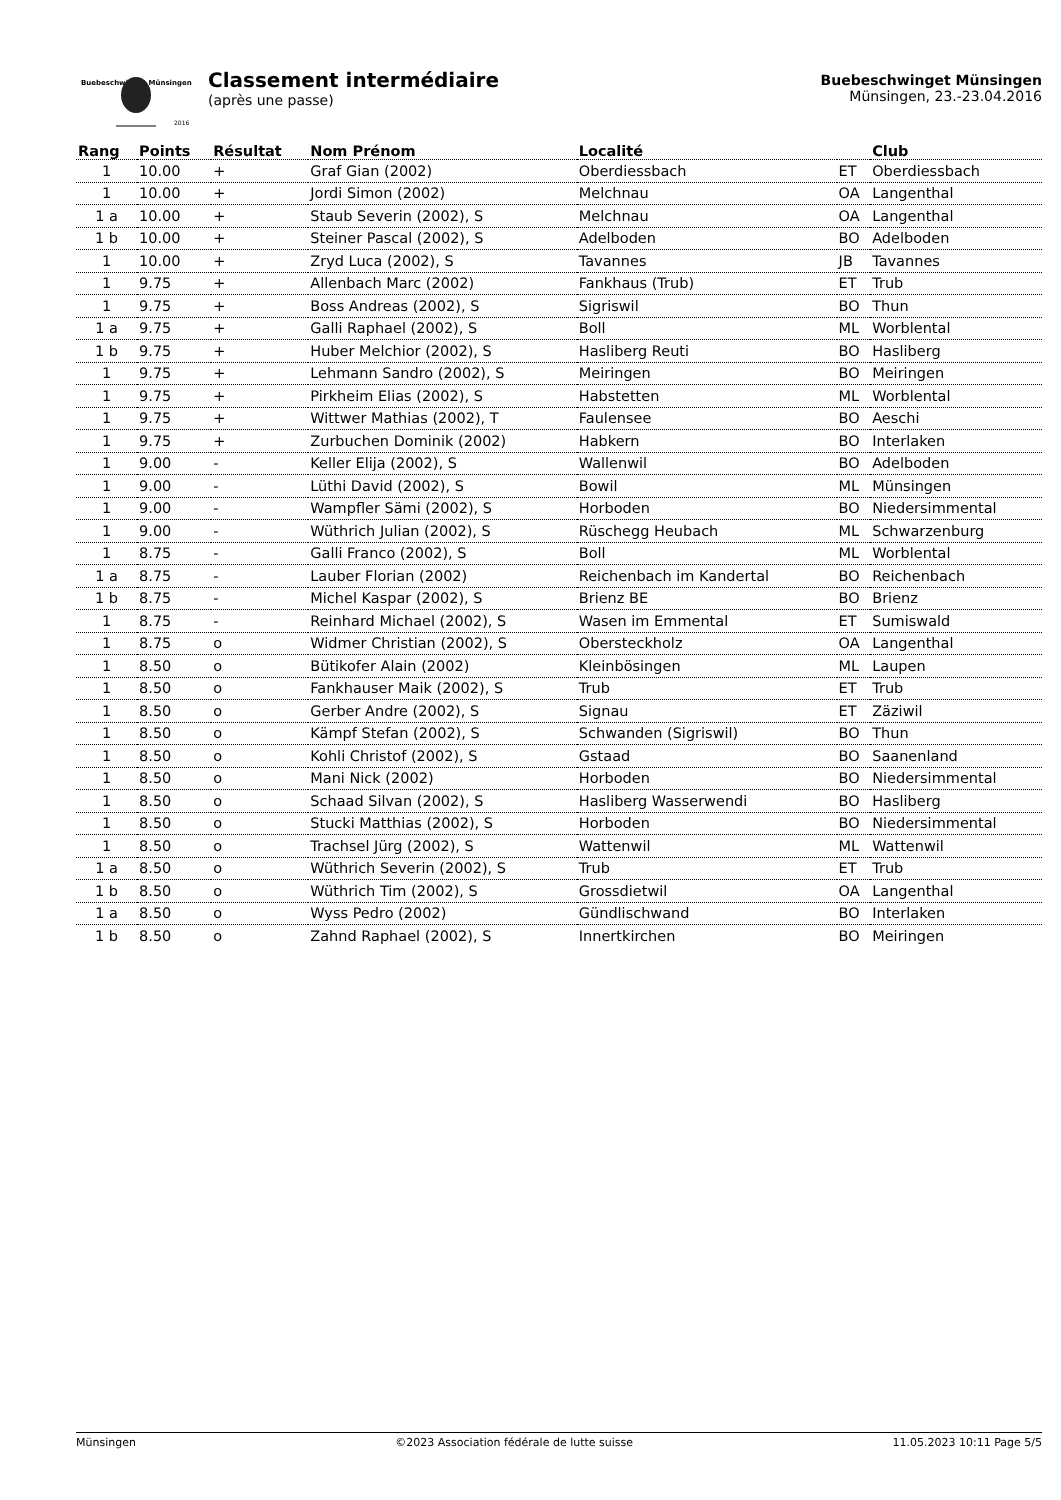Buebeschwinget Münsingen
2016
Classement intermédiaire
(après une passe)
Buebeschwinget Münsingen
Münsingen, 23.-23.04.2016
| Rang | Points | Résultat | Nom Prénom | Localité | | Club |
| --- | --- | --- | --- | --- | --- | --- |
| 1 | 10.00 | + | Graf Gian (2002) | Oberdiessbach | ET | Oberdiessbach |
| 1 | 10.00 | + | Jordi Simon (2002) | Melchnau | OA | Langenthal |
| 1 a | 10.00 | + | Staub Severin (2002), S | Melchnau | OA | Langenthal |
| 1 b | 10.00 | + | Steiner Pascal (2002), S | Adelboden | BO | Adelboden |
| 1 | 10.00 | + | Zryd Luca (2002), S | Tavannes | JB | Tavannes |
| 1 | 9.75 | + | Allenbach Marc (2002) | Fankhaus (Trub) | ET | Trub |
| 1 | 9.75 | + | Boss Andreas (2002), S | Sigriswil | BO | Thun |
| 1 a | 9.75 | + | Galli Raphael (2002), S | Boll | ML | Worblental |
| 1 b | 9.75 | + | Huber Melchior (2002), S | Hasliberg Reuti | BO | Hasliberg |
| 1 | 9.75 | + | Lehmann Sandro (2002), S | Meiringen | BO | Meiringen |
| 1 | 9.75 | + | Pirkheim Elias (2002), S | Habstetten | ML | Worblental |
| 1 | 9.75 | + | Wittwer Mathias (2002), T | Faulensee | BO | Aeschi |
| 1 | 9.75 | + | Zurbuchen Dominik (2002) | Habkern | BO | Interlaken |
| 1 | 9.00 | - | Keller Elija (2002), S | Wallenwil | BO | Adelboden |
| 1 | 9.00 | - | Lüthi David (2002), S | Bowil | ML | Münsingen |
| 1 | 9.00 | - | Wampfler Sämi (2002), S | Horboden | BO | Niedersimmental |
| 1 | 9.00 | - | Wüthrich Julian (2002), S | Rüschegg Heubach | ML | Schwarzenburg |
| 1 | 8.75 | - | Galli Franco (2002), S | Boll | ML | Worblental |
| 1 a | 8.75 | - | Lauber Florian (2002) | Reichenbach im Kandertal | BO | Reichenbach |
| 1 b | 8.75 | - | Michel Kaspar (2002), S | Brienz BE | BO | Brienz |
| 1 | 8.75 | - | Reinhard Michael (2002), S | Wasen im Emmental | ET | Sumiswald |
| 1 | 8.75 | o | Widmer Christian (2002), S | Obersteckholz | OA | Langenthal |
| 1 | 8.50 | o | Bütikofer Alain (2002) | Kleinbösingen | ML | Laupen |
| 1 | 8.50 | o | Fankhauser Maik (2002), S | Trub | ET | Trub |
| 1 | 8.50 | o | Gerber Andre (2002), S | Signau | ET | Zäziwil |
| 1 | 8.50 | o | Kämpf Stefan (2002), S | Schwanden (Sigriswil) | BO | Thun |
| 1 | 8.50 | o | Kohli Christof (2002), S | Gstaad | BO | Saanenland |
| 1 | 8.50 | o | Mani Nick (2002) | Horboden | BO | Niedersimmental |
| 1 | 8.50 | o | Schaad Silvan (2002), S | Hasliberg Wasserwendi | BO | Hasliberg |
| 1 | 8.50 | o | Stucki Matthias (2002), S | Horboden | BO | Niedersimmental |
| 1 | 8.50 | o | Trachsel Jürg (2002), S | Wattenwil | ML | Wattenwil |
| 1 a | 8.50 | o | Wüthrich Severin (2002), S | Trub | ET | Trub |
| 1 b | 8.50 | o | Wüthrich Tim (2002), S | Grossdietwil | OA | Langenthal |
| 1 a | 8.50 | o | Wyss Pedro (2002) | Gündlischwand | BO | Interlaken |
| 1 b | 8.50 | o | Zahnd Raphael (2002), S | Innertkirchen | BO | Meiringen |
Münsingen ©2023 Association fédérale de lutte suisse 11.05.2023 10:11 Page 5/5